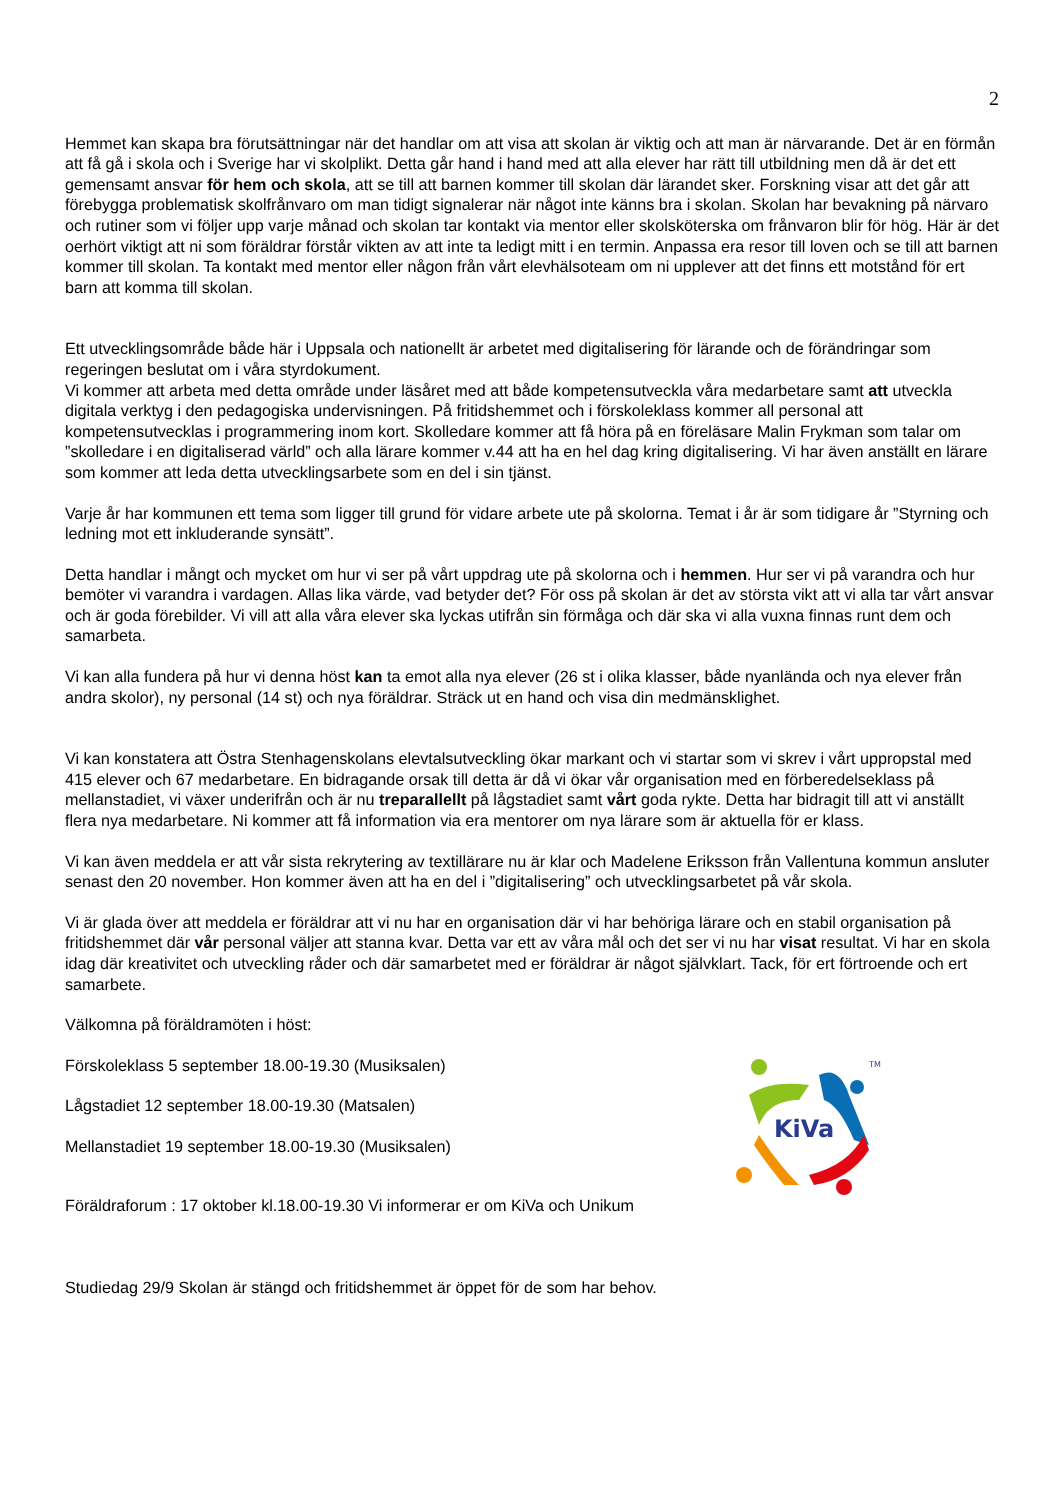2
Hemmet kan skapa bra förutsättningar när det handlar om att visa att skolan är viktig och att man är närvarande. Det är en förmån att få gå i skola och i Sverige har vi skolplikt. Detta går hand i hand med att alla elever har rätt till utbildning men då är det ett gemensamt ansvar för hem och skola, att se till att barnen kommer till skolan där lärandet sker. Forskning visar att det går att förebygga problematisk skolfrånvaro om man tidigt signalerar när något inte känns bra i skolan. Skolan har bevakning på närvaro och rutiner som vi följer upp varje månad och skolan tar kontakt via mentor eller skolsköterska om frånvaron blir för hög. Här är det oerhört viktigt att ni som föräldrar förstår vikten av att inte ta ledigt mitt i en termin. Anpassa era resor till loven och se till att barnen kommer till skolan. Ta kontakt med mentor eller någon från vårt elevhälsoteam om ni upplever att det finns ett motstånd för ert barn att komma till skolan.
Ett utvecklingsområde både här i Uppsala och nationellt är arbetet med digitalisering för lärande och de förändringar som regeringen beslutat om i våra styrdokument.
Vi kommer att arbeta med detta område under läsåret med att både kompetensutveckla våra medarbetare samt att utveckla digitala verktyg i den pedagogiska undervisningen. På fritidshemmet och i förskoleklass kommer all personal att kompetensutvecklas i programmering inom kort. Skolledare kommer att få höra på en föreläsare Malin Frykman som talar om ”skolledare i en digitaliserad värld” och alla lärare kommer v.44 att ha en hel dag kring digitalisering. Vi har även anställt en lärare som kommer att leda detta utvecklingsarbete som en del i sin tjänst.
Varje år har kommunen ett tema som ligger till grund för vidare arbete ute på skolorna. Temat i år är som tidigare år ”Styrning och ledning mot ett inkluderande synsätt”.
Detta handlar i mångt och mycket om hur vi ser på vårt uppdrag ute på skolorna och i hemmen. Hur ser vi på varandra och hur bemöter vi varandra i vardagen. Allas lika värde, vad betyder det? För oss på skolan är det av största vikt att vi alla tar vårt ansvar och är goda förebilder. Vi vill att alla våra elever ska lyckas utifrån sin förmåga och där ska vi alla vuxna finnas runt dem och samarbeta.
Vi kan alla fundera på hur vi denna höst kan ta emot alla nya elever (26 st i olika klasser, både nyanlända och nya elever från andra skolor), ny personal (14 st) och nya föräldrar. Sträck ut en hand och visa din medmänsklighet.
Vi kan konstatera att Östra Stenhagenskolans elevtalsutveckling ökar markant och vi startar som vi skrev i vårt uppropstal med 415 elever och 67 medarbetare. En bidragande orsak till detta är då vi ökar vår organisation med en förberedelseklass på mellanstadiet, vi växer underifrån och är nu treparallellt på lågstadiet samt vårt goda rykte. Detta har bidragit till att vi anställt flera nya medarbetare. Ni kommer att få information via era mentorer om nya lärare som är aktuella för er klass.
Vi kan även meddela er att vår sista rekrytering av textillärare nu är klar och Madelene Eriksson från Vallentuna kommun ansluter senast den 20 november. Hon kommer även att ha en del i ”digitalisering” och utvecklingsarbetet på vår skola.
Vi är glada över att meddela er föräldrar att vi nu har en organisation där vi har behöriga lärare och en stabil organisation på fritidshemmet där vår personal väljer att stanna kvar. Detta var ett av våra mål och det ser vi nu har visat resultat. Vi har en skola idag där kreativitet och utveckling råder och där samarbetet med er föräldrar är något självklart. Tack, för ert förtroende och ert samarbete.
Välkomna på föräldramöten i höst:
Förskoleklass 5 september 18.00-19.30 (Musiksalen)
Lågstadiet 12 september 18.00-19.30 (Matsalen)
Mellanstadiet 19 september 18.00-19.30 (Musiksalen)
KiVa
TM
Föräldraforum : 17 oktober kl.18.00-19.30 Vi informerar er om KiVa och Unikum
Studiedag 29/9 Skolan är stängd och fritidshemmet är öppet för de som har behov.